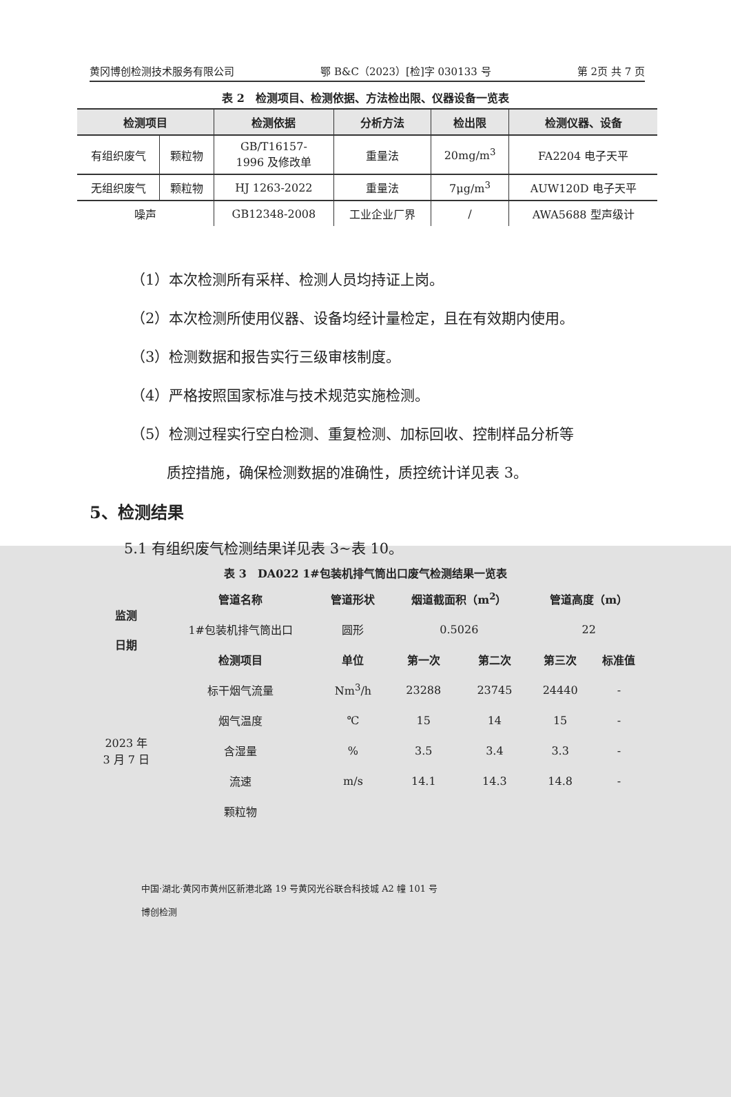黄冈博创检测技术服务有限公司 鄂 B&C（2023）[检]字 030133 号 第 2页 共 7 页
表 2　检测项目、检测依据、方法检出限、仪器设备一览表
| 检测项目 | | 检测依据 | 分析方法 | 检出限 | 检测仪器、设备 |
| --- | --- | --- | --- | --- | --- |
| 有组织废气 | 颗粒物 | GB/T16157- 1996 及修改单 | 重量法 | 20mg/m<sup>3</sup> | FA2204 电子天平 |
| 无组织废气 | 颗粒物 | HJ 1263-2022 | 重量法 | 7μg/m<sup>3</sup> | AUW120D 电子天平 |
| 噪声 | | GB12348-2008 | 工业企业厂界 | / | AWA5688 型声级计 |
（1）本次检测所有采样、检测人员均持证上岗。
（2）本次检测所使用仪器、设备均经计量检定，且在有效期内使用。
（3）检测数据和报告实行三级审核制度。
（4）严格按照国家标准与技术规范实施检测。
（5）检测过程实行空白检测、重复检测、加标回收、控制样品分析等
质控措施，确保检测数据的准确性，质控统计详见表 3。
5、检测结果
5.1 有组织废气检测结果详见表 3~表 10。
表 3　DA022 1#包装机排气筒出口废气检测结果一览表
| 监测 日期 | 管道名称 | 管道形状 | 烟道截面积（m<sup>2</sup>） | | 管道高度（m） | |
| | 1#包装机排气筒出口 | 圆形 | 0.5026 | | 22 | |
| | 检测项目 | 单位 | 第一次 | 第二次 | 第三次 | 标准值 |
| 2023 年 3 月 7 日 | 标干烟气流量 | Nm<sup>3</sup>/h | 23288 | 23745 | 24440 | - |
| | 烟气温度 | ℃ | 15 | 14 | 15 | - |
| | 含湿量 | % | 3.5 | 3.4 | 3.3 | - |
| | 流速 | m/s | 14.1 | 14.3 | 14.8 | - |
| | 颗粒物 | | | | | |
中国·湖北·黄冈市黄州区新港北路 19 号黄冈光谷联合科技城 A2 幢 101 号
博创检测